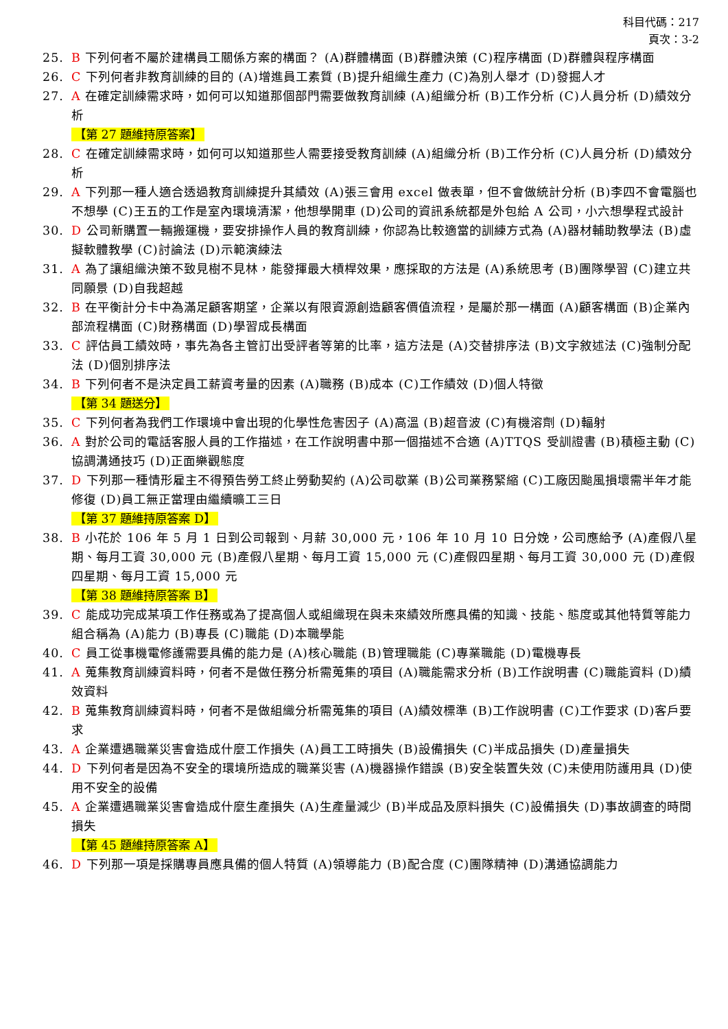科目代碼：217
頁次：3-2
25. B 下列何者不屬於建構員工關係方案的構面？ (A)群體構面 (B)群體決策 (C)程序構面 (D)群體與程序構面
26. C 下列何者非教育訓練的目的 (A)增進員工素質 (B)提升組織生產力 (C)為別人舉才 (D)發掘人才
27. A 在確定訓練需求時，如何可以知道那個部門需要做教育訓練 (A)組織分析 (B)工作分析 (C)人員分析 (D)績效分析
【第 27 題維持原答案】
28. C 在確定訓練需求時，如何可以知道那些人需要接受教育訓練 (A)組織分析 (B)工作分析 (C)人員分析 (D)績效分析
29. A 下列那一種人適合透過教育訓練提升其績效 (A)張三會用 excel 做表單，但不會做統計分析 (B)李四不會電腦也不想學 (C)王五的工作是室內環境清潔，他想學開車 (D)公司的資訊系統都是外包給 A 公司，小六想學程式設計
30. D 公司新購置一輛搬運機，要安排操作人員的教育訓練，你認為比較適當的訓練方式為 (A)器材輔助教學法 (B)虛擬軟體教學 (C)討論法 (D)示範演練法
31. A 為了讓組織決策不致見樹不見林，能發揮最大槓桿效果，應採取的方法是 (A)系統思考 (B)團隊學習 (C)建立共同願景 (D)自我超越
32. B 在平衡計分卡中為滿足顧客期望，企業以有限資源創造顧客價值流程，是屬於那一構面 (A)顧客構面 (B)企業內部流程構面 (C)財務構面 (D)學習成長構面
33. C 評估員工績效時，事先為各主管訂出受評者等第的比率，這方法是 (A)交替排序法 (B)文字敘述法 (C)強制分配法 (D)個別排序法
34. B 下列何者不是決定員工薪資考量的因素 (A)職務 (B)成本 (C)工作績效 (D)個人特徵
【第 34 題送分】
35. C 下列何者為我們工作環境中會出現的化學性危害因子 (A)高溫 (B)超音波 (C)有機溶劑 (D)輻射
36. A 對於公司的電話客服人員的工作描述，在工作說明書中那一個描述不合適 (A)TTQS 受訓證書 (B)積極主動 (C)協調溝通技巧 (D)正面樂觀態度
37. D 下列那一種情形雇主不得預告勞工終止勞動契約 (A)公司歇業 (B)公司業務緊縮 (C)工廠因颱風損壞需半年才能修復 (D)員工無正當理由繼續曠工三日
【第 37 題維持原答案 D】
38. B 小花於 106 年 5 月 1 日到公司報到、月薪 30,000 元，106 年 10 月 10 日分娩，公司應給予 (A)產假八星期、每月工資 30,000 元 (B)產假八星期、每月工資 15,000 元 (C)產假四星期、每月工資 30,000 元 (D)產假四星期、每月工資 15,000 元
【第 38 題維持原答案 B】
39. C 能成功完成某項工作任務或為了提高個人或組織現在與未來績效所應具備的知識、技能、態度或其他特質等能力組合稱為 (A)能力 (B)專長 (C)職能 (D)本職學能
40. C 員工從事機電修護需要具備的能力是 (A)核心職能 (B)管理職能 (C)專業職能 (D)電機專長
41. A 蒐集教育訓練資料時，何者不是做任務分析需蒐集的項目 (A)職能需求分析 (B)工作說明書 (C)職能資料 (D)績效資料
42. B 蒐集教育訓練資料時，何者不是做組織分析需蒐集的項目 (A)績效標準 (B)工作說明書 (C)工作要求 (D)客戶要求
43. A 企業遭遇職業災害會造成什麼工作損失 (A)員工工時損失 (B)設備損失 (C)半成品損失 (D)產量損失
44. D 下列何者是因為不安全的環境所造成的職業災害 (A)機器操作錯誤 (B)安全裝置失效 (C)未使用防護用具 (D)使用不安全的設備
45. A 企業遭遇職業災害會造成什麼生產損失 (A)生產量減少 (B)半成品及原料損失 (C)設備損失 (D)事故調查的時間損失
【第 45 題維持原答案 A】
46. D 下列那一項是採購專員應具備的個人特質 (A)領導能力 (B)配合度 (C)團隊精神 (D)溝通協調能力